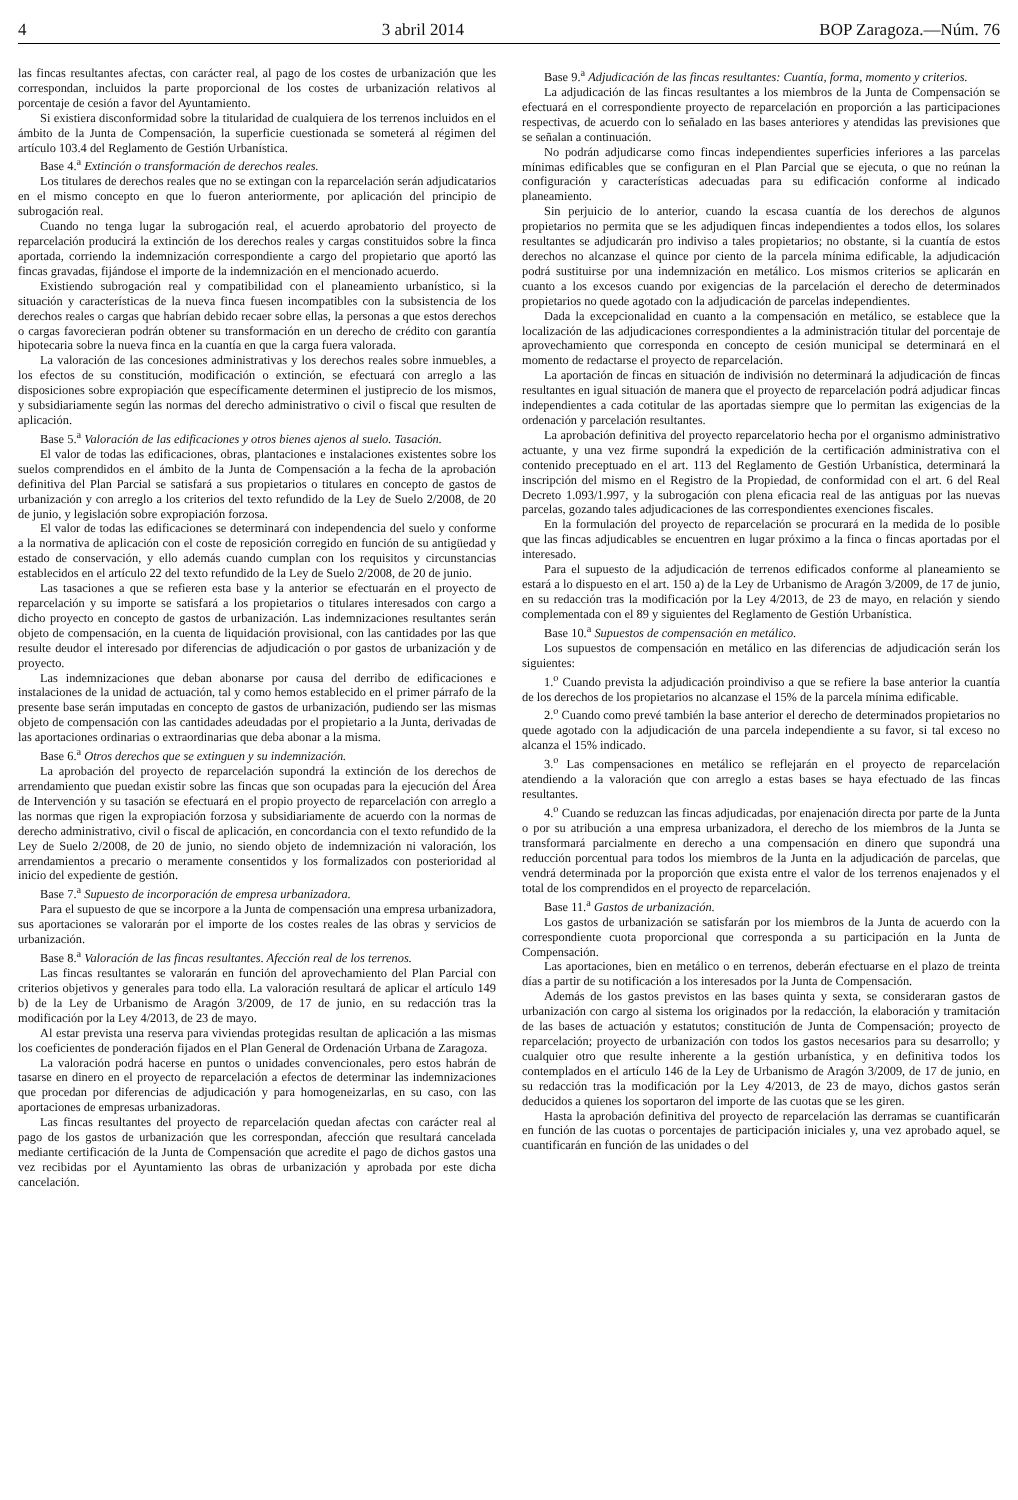4 3 abril 2014 BOP Zaragoza.—Núm. 76
las fincas resultantes afectas, con carácter real, al pago de los costes de urbanización que les correspondan, incluidos la parte proporcional de los costes de urbanización relativos al porcentaje de cesión a favor del Ayuntamiento.
Si existiera disconformidad sobre la titularidad de cualquiera de los terrenos incluidos en el ámbito de la Junta de Compensación, la superficie cuestionada se someterá al régimen del artículo 103.4 del Reglamento de Gestión Urbanística.
Base 4.<sup>a</sup> Extinción o transformación de derechos reales.
Los titulares de derechos reales que no se extingan con la reparcelación serán adjudicatarios en el mismo concepto en que lo fueron anteriormente, por aplicación del principio de subrogación real.
Cuando no tenga lugar la subrogación real, el acuerdo aprobatorio del proyecto de reparcelación producirá la extinción de los derechos reales y cargas constituidos sobre la finca aportada, corriendo la indemnización correspondiente a cargo del propietario que aportó las fincas gravadas, fijándose el importe de la indemnización en el mencionado acuerdo.
Existiendo subrogación real y compatibilidad con el planeamiento urbanístico, si la situación y características de la nueva finca fuesen incompatibles con la subsistencia de los derechos reales o cargas que habrían debido recaer sobre ellas, la personas a que estos derechos o cargas favorecieran podrán obtener su transformación en un derecho de crédito con garantía hipotecaria sobre la nueva finca en la cuantía en que la carga fuera valorada.
La valoración de las concesiones administrativas y los derechos reales sobre inmuebles, a los efectos de su constitución, modificación o extinción, se efectuará con arreglo a las disposiciones sobre expropiación que específicamente determinen el justiprecio de los mismos, y subsidiariamente según las normas del derecho administrativo o civil o fiscal que resulten de aplicación.
Base 5.<sup>a</sup> Valoración de las edificaciones y otros bienes ajenos al suelo. Tasación.
El valor de todas las edificaciones, obras, plantaciones e instalaciones existentes sobre los suelos comprendidos en el ámbito de la Junta de Compensación a la fecha de la aprobación definitiva del Plan Parcial se satisfará a sus propietarios o titulares en concepto de gastos de urbanización y con arreglo a los criterios del texto refundido de la Ley de Suelo 2/2008, de 20 de junio, y legislación sobre expropiación forzosa.
El valor de todas las edificaciones se determinará con independencia del suelo y conforme a la normativa de aplicación con el coste de reposición corregido en función de su antigüedad y estado de conservación, y ello además cuando cumplan con los requisitos y circunstancias establecidos en el artículo 22 del texto refundido de la Ley de Suelo 2/2008, de 20 de junio.
Las tasaciones a que se refieren esta base y la anterior se efectuarán en el proyecto de reparcelación y su importe se satisfará a los propietarios o titulares interesados con cargo a dicho proyecto en concepto de gastos de urbanización. Las indemnizaciones resultantes serán objeto de compensación, en la cuenta de liquidación provisional, con las cantidades por las que resulte deudor el interesado por diferencias de adjudicación o por gastos de urbanización y de proyecto.
Las indemnizaciones que deban abonarse por causa del derribo de edificaciones e instalaciones de la unidad de actuación, tal y como hemos establecido en el primer párrafo de la presente base serán imputadas en concepto de gastos de urbanización, pudiendo ser las mismas objeto de compensación con las cantidades adeudadas por el propietario a la Junta, derivadas de las aportaciones ordinarias o extraordinarias que deba abonar a la misma.
Base 6.<sup>a</sup> Otros derechos que se extinguen y su indemnización.
La aprobación del proyecto de reparcelación supondrá la extinción de los derechos de arrendamiento que puedan existir sobre las fincas que son ocupadas para la ejecución del Área de Intervención y su tasación se efectuará en el propio proyecto de reparcelación con arreglo a las normas que rigen la expropiación forzosa y subsidiariamente de acuerdo con la normas de derecho administrativo, civil o fiscal de aplicación, en concordancia con el texto refundido de la Ley de Suelo 2/2008, de 20 de junio, no siendo objeto de indemnización ni valoración, los arrendamientos a precario o meramente consentidos y los formalizados con posterioridad al inicio del expediente de gestión.
Base 7.<sup>a</sup> Supuesto de incorporación de empresa urbanizadora.
Para el supuesto de que se incorpore a la Junta de compensación una empresa urbanizadora, sus aportaciones se valorarán por el importe de los costes reales de las obras y servicios de urbanización.
Base 8.<sup>a</sup> Valoración de las fincas resultantes. Afección real de los terrenos.
Las fincas resultantes se valorarán en función del aprovechamiento del Plan Parcial con criterios objetivos y generales para todo ella. La valoración resultará de aplicar el artículo 149 b) de la Ley de Urbanismo de Aragón 3/2009, de 17 de junio, en su redacción tras la modificación por la Ley 4/2013, de 23 de mayo.
Al estar prevista una reserva para viviendas protegidas resultan de aplicación a las mismas los coeficientes de ponderación fijados en el Plan General de Ordenación Urbana de Zaragoza.
La valoración podrá hacerse en puntos o unidades convencionales, pero estos habrán de tasarse en dinero en el proyecto de reparcelación a efectos de determinar las indemnizaciones que procedan por diferencias de adjudicación y para homogeneizarlas, en su caso, con las aportaciones de empresas urbanizadoras.
Las fincas resultantes del proyecto de reparcelación quedan afectas con carácter real al pago de los gastos de urbanización que les correspondan, afección que resultará cancelada mediante certificación de la Junta de Compensación que acredite el pago de dichos gastos una vez recibidas por el Ayuntamiento las obras de urbanización y aprobada por este dicha cancelación.
Base 9.<sup>a</sup> Adjudicación de las fincas resultantes: Cuantía, forma, momento y criterios.
La adjudicación de las fincas resultantes a los miembros de la Junta de Compensación se efectuará en el correspondiente proyecto de reparcelación en proporción a las participaciones respectivas, de acuerdo con lo señalado en las bases anteriores y atendidas las previsiones que se señalan a continuación.
No podrán adjudicarse como fincas independientes superficies inferiores a las parcelas mínimas edificables que se configuran en el Plan Parcial que se ejecuta, o que no reúnan la configuración y características adecuadas para su edificación conforme al indicado planeamiento.
Sin perjuicio de lo anterior, cuando la escasa cuantía de los derechos de algunos propietarios no permita que se les adjudiquen fincas independientes a todos ellos, los solares resultantes se adjudicarán pro indiviso a tales propietarios; no obstante, si la cuantía de estos derechos no alcanzase el quince por ciento de la parcela mínima edificable, la adjudicación podrá sustituirse por una indemnización en metálico. Los mismos criterios se aplicarán en cuanto a los excesos cuando por exigencias de la parcelación el derecho de determinados propietarios no quede agotado con la adjudicación de parcelas independientes.
Dada la excepcionalidad en cuanto a la compensación en metálico, se establece que la localización de las adjudicaciones correspondientes a la administración titular del porcentaje de aprovechamiento que corresponda en concepto de cesión municipal se determinará en el momento de redactarse el proyecto de reparcelación.
La aportación de fincas en situación de indivisión no determinará la adjudicación de fincas resultantes en igual situación de manera que el proyecto de reparcelación podrá adjudicar fincas independientes a cada cotitular de las aportadas siempre que lo permitan las exigencias de la ordenación y parcelación resultantes.
La aprobación definitiva del proyecto reparcelatorio hecha por el organismo administrativo actuante, y una vez firme supondrá la expedición de la certificación administrativa con el contenido preceptuado en el art. 113 del Reglamento de Gestión Urbanística, determinará la inscripción del mismo en el Registro de la Propiedad, de conformidad con el art. 6 del Real Decreto 1.093/1.997, y la subrogación con plena eficacia real de las antiguas por las nuevas parcelas, gozando tales adjudicaciones de las correspondientes exenciones fiscales.
En la formulación del proyecto de reparcelación se procurará en la medida de lo posible que las fincas adjudicables se encuentren en lugar próximo a la finca o fincas aportadas por el interesado.
Para el supuesto de la adjudicación de terrenos edificados conforme al planeamiento se estará a lo dispuesto en el art. 150 a) de la Ley de Urbanismo de Aragón 3/2009, de 17 de junio, en su redacción tras la modificación por la Ley 4/2013, de 23 de mayo, en relación y siendo complementada con el 89 y siguientes del Reglamento de Gestión Urbanística.
Base 10.<sup>a</sup> Supuestos de compensación en metálico.
Los supuestos de compensación en metálico en las diferencias de adjudicación serán los siguientes:
1.<sup>o</sup> Cuando prevista la adjudicación proindiviso a que se refiere la base anterior la cuantía de los derechos de los propietarios no alcanzase el 15% de la parcela mínima edificable.
2.<sup>o</sup> Cuando como prevé también la base anterior el derecho de determinados propietarios no quede agotado con la adjudicación de una parcela independiente a su favor, si tal exceso no alcanza el 15% indicado.
3.<sup>o</sup> Las compensaciones en metálico se reflejarán en el proyecto de reparcelación atendiendo a la valoración que con arreglo a estas bases se haya efectuado de las fincas resultantes.
4.<sup>o</sup> Cuando se reduzcan las fincas adjudicadas, por enajenación directa por parte de la Junta o por su atribución a una empresa urbanizadora, el derecho de los miembros de la Junta se transformará parcialmente en derecho a una compensación en dinero que supondrá una reducción porcentual para todos los miembros de la Junta en la adjudicación de parcelas, que vendrá determinada por la proporción que exista entre el valor de los terrenos enajenados y el total de los comprendidos en el proyecto de reparcelación.
Base 11.<sup>a</sup> Gastos de urbanización.
Los gastos de urbanización se satisfarán por los miembros de la Junta de acuerdo con la correspondiente cuota proporcional que corresponda a su participación en la Junta de Compensación.
Las aportaciones, bien en metálico o en terrenos, deberán efectuarse en el plazo de treinta días a partir de su notificación a los interesados por la Junta de Compensación.
Además de los gastos previstos en las bases quinta y sexta, se consideraran gastos de urbanización con cargo al sistema los originados por la redacción, la elaboración y tramitación de las bases de actuación y estatutos; constitución de Junta de Compensación; proyecto de reparcelación; proyecto de urbanización con todos los gastos necesarios para su desarrollo; y cualquier otro que resulte inherente a la gestión urbanística, y en definitiva todos los contemplados en el artículo 146 de la Ley de Urbanismo de Aragón 3/2009, de 17 de junio, en su redacción tras la modificación por la Ley 4/2013, de 23 de mayo, dichos gastos serán deducidos a quienes los soportaron del importe de las cuotas que se les giren.
Hasta la aprobación definitiva del proyecto de reparcelación las derramas se cuantificarán en función de las cuotas o porcentajes de participación iniciales y, una vez aprobado aquel, se cuantificarán en función de las unidades o del